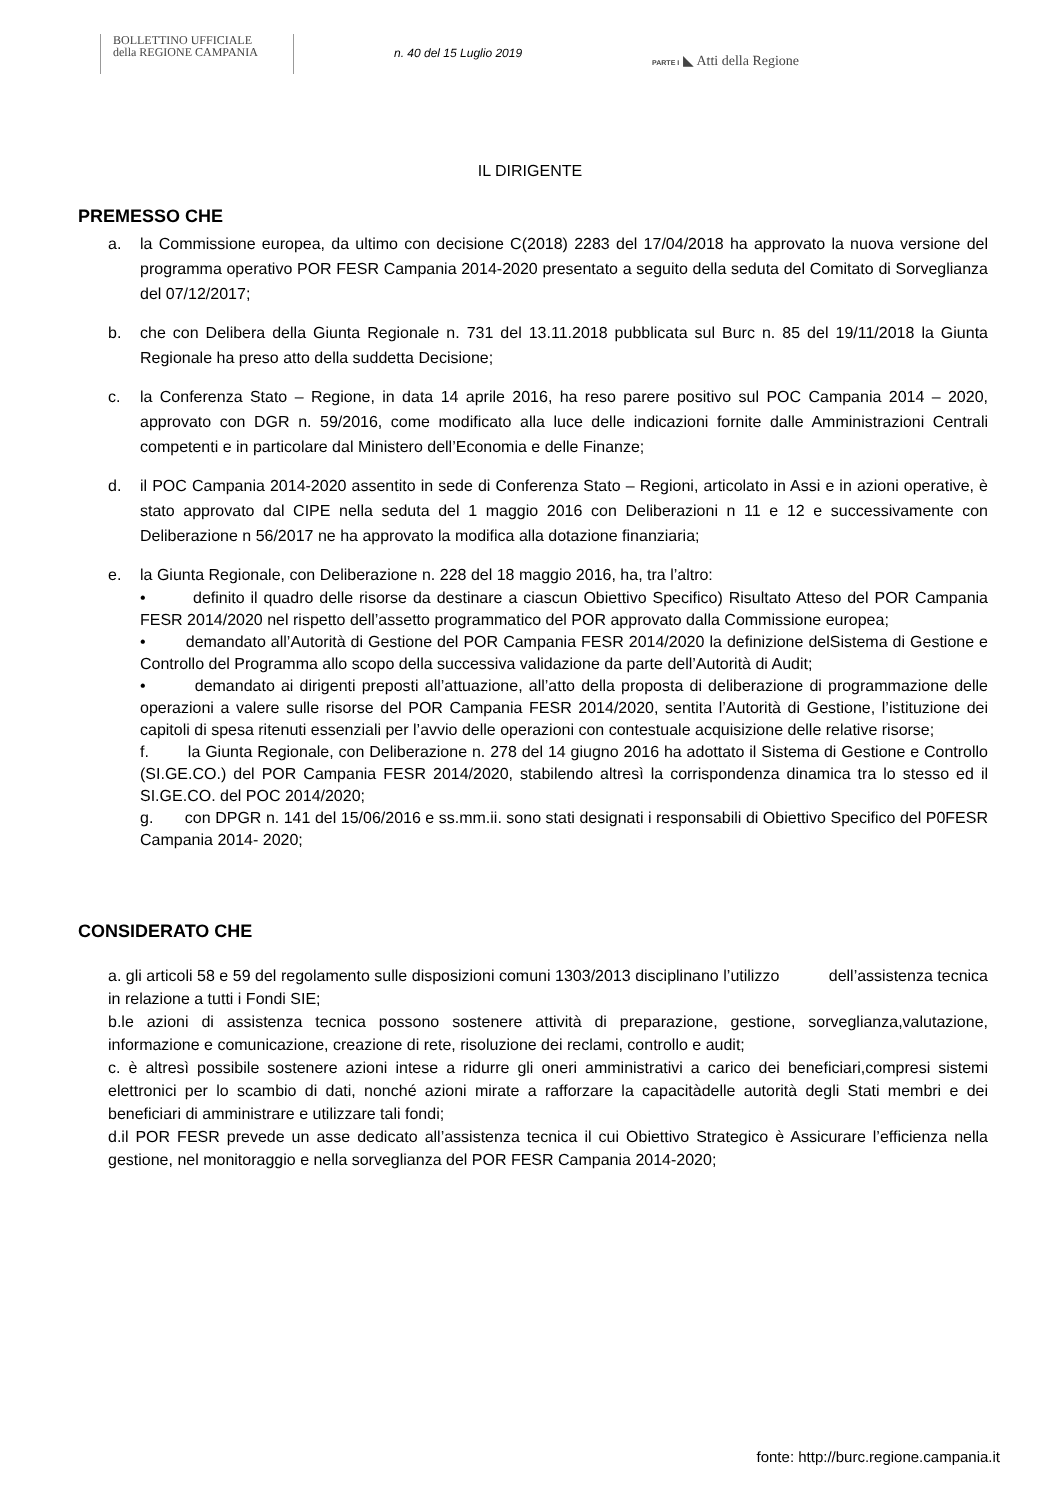BOLLETTINO UFFICIALE
della REGIONE CAMPANIA
n. 40 del 15 Luglio 2019
PARTE I ◣ Atti della Regione
IL DIRIGENTE
PREMESSO CHE
a. la Commissione europea, da ultimo con decisione C(2018) 2283 del 17/04/2018 ha approvato la nuova versione del programma operativo POR FESR Campania 2014-2020 presentato a seguito della seduta del Comitato di Sorveglianza del 07/12/2017;
b. che con Delibera della Giunta Regionale n. 731 del 13.11.2018 pubblicata sul Burc n. 85 del 19/11/2018 la Giunta Regionale ha preso atto della suddetta Decisione;
c. la Conferenza Stato – Regione, in data 14 aprile 2016, ha reso parere positivo sul POC Campania 2014 – 2020, approvato con DGR n. 59/2016, come modificato alla luce delle indicazioni fornite dalle Amministrazioni Centrali competenti e in particolare dal Ministero dell’Economia e delle Finanze;
d. il POC Campania 2014-2020 assentito in sede di Conferenza Stato – Regioni, articolato in Assi e in azioni operative, è stato approvato dal CIPE nella seduta del 1 maggio 2016 con Deliberazioni n 11 e 12 e successivamente con Deliberazione n 56/2017 ne ha approvato la modifica alla dotazione finanziaria;
e. la Giunta Regionale, con Deliberazione n. 228 del 18 maggio 2016, ha, tra l’altro:
• definito il quadro delle risorse da destinare a ciascun Obiettivo Specifico) Risultato Atteso del POR Campania FESR 2014/2020 nel rispetto dell’assetto programmatico del POR approvato dalla Commissione europea;
• demandato all’Autorità di Gestione del POR Campania FESR 2014/2020 la definizione delSistema di Gestione e Controllo del Programma allo scopo della successiva validazione da parte dell’Autorità di Audit;
• demandato ai dirigenti preposti all’attuazione, all’atto della proposta di deliberazione di programmazione delle operazioni a valere sulle risorse del POR Campania FESR 2014/2020, sentita l’Autorità di Gestione, l’istituzione dei capitoli di spesa ritenuti essenziali per l’avvio delle operazioni con contestuale acquisizione delle relative risorse;
f. la Giunta Regionale, con Deliberazione n. 278 del 14 giugno 2016 ha adottato il Sistema di Gestione e Controllo (SI.GE.CO.) del POR Campania FESR 2014/2020, stabilendo altresì la corrispondenza dinamica tra lo stesso ed il SI.GE.CO. del POC 2014/2020;
g. con DPGR n. 141 del 15/06/2016 e ss.mm.ii. sono stati designati i responsabili di Obiettivo Specifico del P0FESR Campania 2014- 2020;
CONSIDERATO CHE
a. gli articoli 58 e 59 del regolamento sulle disposizioni comuni 1303/2013 disciplinano l’utilizzo dell’assistenza tecnica in relazione a tutti i Fondi SIE;
b.le azioni di assistenza tecnica possono sostenere attività di preparazione, gestione, sorveglianza,valutazione, informazione e comunicazione, creazione di rete, risoluzione dei reclami, controllo e audit;
c. è altresì possibile sostenere azioni intese a ridurre gli oneri amministrativi a carico dei beneficiari,compresi sistemi elettronici per lo scambio di dati, nonché azioni mirate a rafforzare la capacitàdelle autorità degli Stati membri e dei beneficiari di amministrare e utilizzare tali fondi;
d.il POR FESR prevede un asse dedicato all’assistenza tecnica il cui Obiettivo Strategico è Assicurare l’efficienza nella gestione, nel monitoraggio e nella sorveglianza del POR FESR Campania 2014-2020;
fonte: http://burc.regione.campania.it